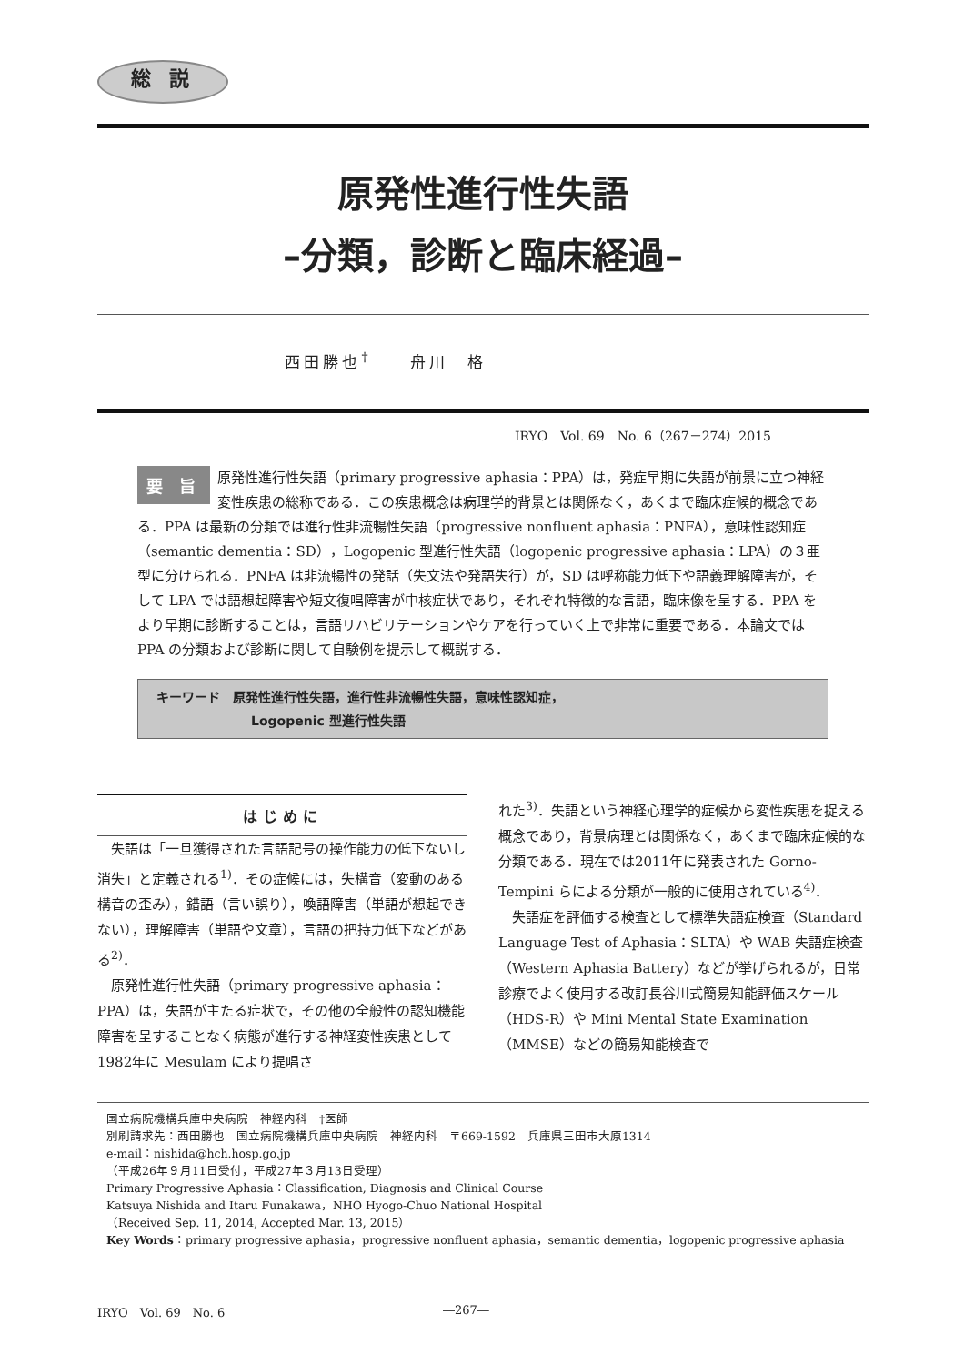総 説
原発性進行性失語
–分類，診断と臨床経過–
西田勝也<sup>†</sup>　　舟川　格
IRYO　Vol. 69　No. 6（267－274）2015
要 旨 原発性進行性失語（primary progressive aphasia：PPA）は，発症早期に失語が前景に立つ神経変性疾患の総称である．この疾患概念は病理学的背景とは関係なく，あくまで臨床症候的概念である．PPA は最新の分類では進行性非流暢性失語（progressive nonfluent aphasia：PNFA），意味性認知症（semantic dementia：SD），Logopenic 型進行性失語（logopenic progressive aphasia：LPA）の３亜型に分けられる．PNFA は非流暢性の発話（失文法や発語失行）が，SD は呼称能力低下や語義理解障害が，そして LPA では語想起障害や短文復唱障害が中核症状であり，それぞれ特徴的な言語，臨床像を呈する．PPA をより早期に診断することは，言語リハビリテーションやケアを行っていく上で非常に重要である．本論文では PPA の分類および診断に関して自験例を提示して概説する．
キーワード　原発性進行性失語，進行性非流暢性失語，意味性認知症，
Logopenic 型進行性失語
はじめに
失語は「一旦獲得された言語記号の操作能力の低下ないし消失」と定義される<sup>1)</sup>．その症候には，失構音（変動のある構音の歪み），錯語（言い誤り），喚語障害（単語が想起できない），理解障害（単語や文章），言語の把持力低下などがある<sup>2)</sup>．
原発性進行性失語（primary progressive aphasia：PPA）は，失語が主たる症状で，その他の全般性の認知機能障害を呈することなく病態が進行する神経変性疾患として1982年に Mesulam により提唱さ
れた<sup>3)</sup>．失語という神経心理学的症候から変性疾患を捉える概念であり，背景病理とは関係なく，あくまで臨床症候的な分類である．現在では2011年に発表された Gorno-Tempini らによる分類が一般的に使用されている<sup>4)</sup>．
失語症を評価する検査として標準失語症検査（Standard Language Test of Aphasia：SLTA）や WAB 失語症検査（Western Aphasia Battery）などが挙げられるが，日常診療でよく使用する改訂長谷川式簡易知能評価スケール（HDS-R）や Mini Mental State Examination（MMSE）などの簡易知能検査で
国立病院機構兵庫中央病院　神経内科　†医師
別刷請求先：西田勝也　国立病院機構兵庫中央病院　神経内科　〒669-1592　兵庫県三田市大原1314
e-mail：nishida@hch.hosp.go.jp
（平成26年９月11日受付，平成27年３月13日受理）
Primary Progressive Aphasia：Classification, Diagnosis and Clinical Course
Katsuya Nishida and Itaru Funakawa，NHO Hyogo-Chuo National Hospital
（Received Sep. 11, 2014, Accepted Mar. 13, 2015）
Key Words：primary progressive aphasia，progressive nonfluent aphasia，semantic dementia，logopenic progressive aphasia
IRYO　Vol. 69　No. 6 ―267―